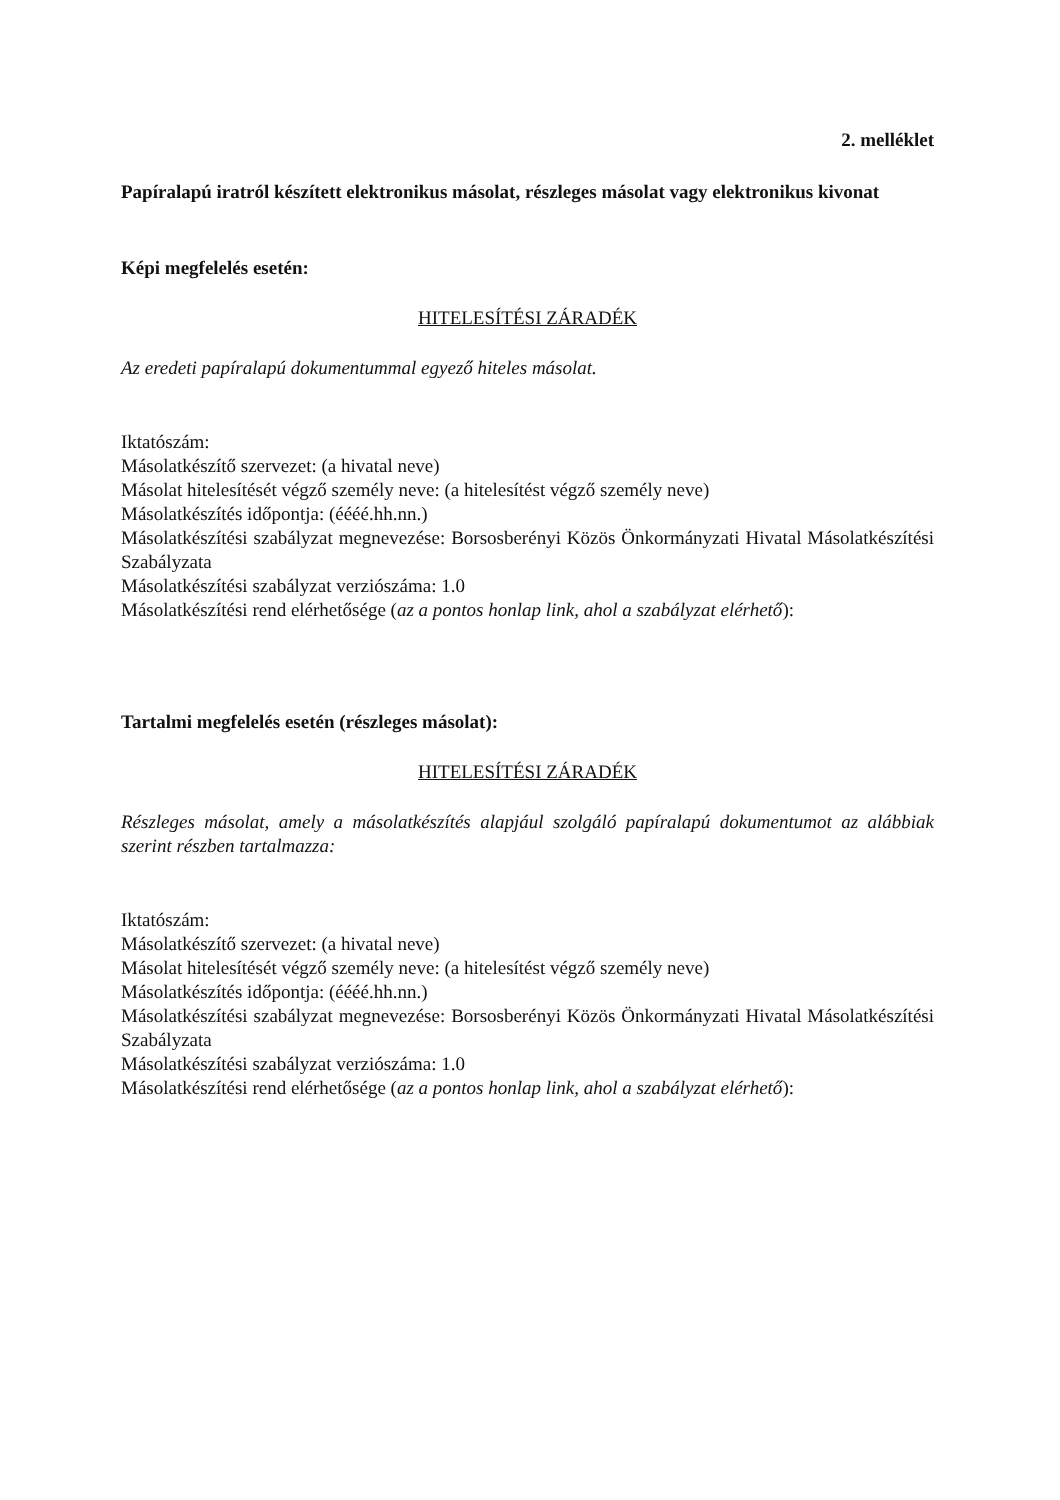2. melléklet
Papíralapú iratról készített elektronikus másolat, részleges másolat vagy elektronikus kivonat
Képi megfelelés esetén:
HITELESÍTÉSI ZÁRADÉK
Az eredeti papíralapú dokumentummal egyező hiteles másolat.
Iktatószám:
Másolatkészítő szervezet: (a hivatal neve)
Másolat hitelesítését végző személy neve: (a hitelesítést végző személy neve)
Másolatkészítés időpontja: (éééé.hh.nn.)
Másolatkészítési szabályzat megnevezése: Borsosberényi Közös Önkormányzati Hivatal Másolatkészítési Szabályzata
Másolatkészítési szabályzat verziószáma: 1.0
Másolatkészítési rend elérhetősége (az a pontos honlap link, ahol a szabályzat elérhető):
Tartalmi megfelelés esetén (részleges másolat):
HITELESÍTÉSI ZÁRADÉK
Részleges másolat, amely a másolatkészítés alapjául szolgáló papíralapú dokumentumot az alábbiak szerint részben tartalmazza:
Iktatószám:
Másolatkészítő szervezet: (a hivatal neve)
Másolat hitelesítését végző személy neve: (a hitelesítést végző személy neve)
Másolatkészítés időpontja: (éééé.hh.nn.)
Másolatkészítési szabályzat megnevezése: Borsosberényi Közös Önkormányzati Hivatal Másolatkészítési Szabályzata
Másolatkészítési szabályzat verziószáma: 1.0
Másolatkészítési rend elérhetősége (az a pontos honlap link, ahol a szabályzat elérhető):